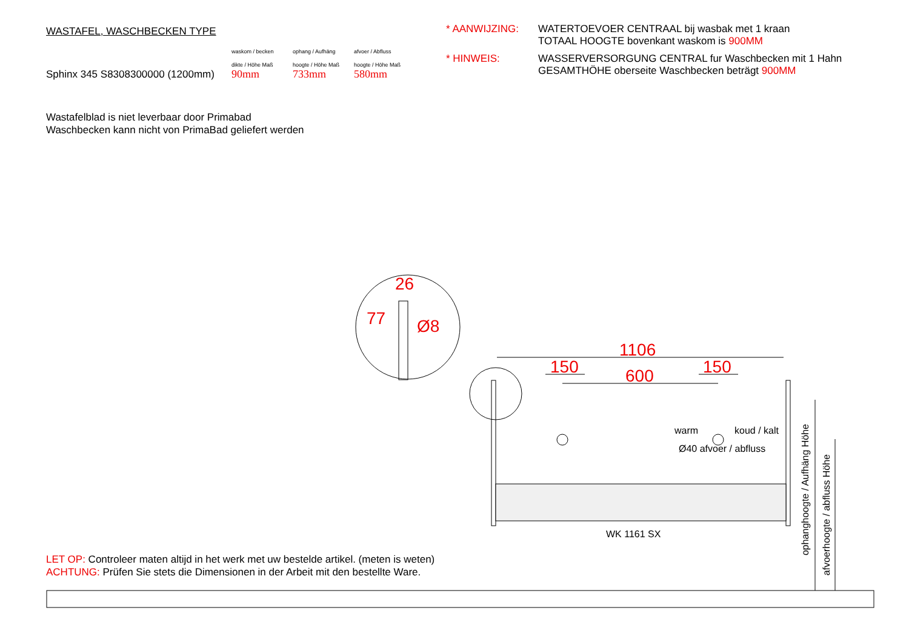WASTAFEL, WASCHBECKEN TYPE
| | waskom / becken | ophang / Aufhäng | afvoer / Abfluss |
| | dikte / Höhe Maß | hoogte / Höhe Maß | hoogte / Höhe Maß |
| Sphinx 345 S8308300000 (1200mm) | 90mm | 733mm | 580mm |
* AANWIJZING:
WATERTOEVOER CENTRAAL bij wasbak met 1 kraan
TOTAAL HOOGTE bovenkant waskom is 900MM
* HINWEIS:
WASSERVERSORGUNG CENTRAL fur Waschbecken mit 1 Hahn
GESAMTHÖHE oberseite Waschbecken beträgt 900MM
Wastafelblad is niet leverbaar door Primabad
Waschbecken kann nicht von PrimaBad geliefert werden
26
77 Ø8
1106
150 600 150
warm koud / kalt
Ø40 afvoer / abfluss
WK 1161 SX
ophanghoogte / Aufhäng Höhe
afvoerhoogte / abfluss Höhe
LET OP: Controleer maten altijd in het werk met uw bestelde artikel. (meten is weten)
ACHTUNG: Prüfen Sie stets die Dimensionen in der Arbeit mit den bestellte Ware.